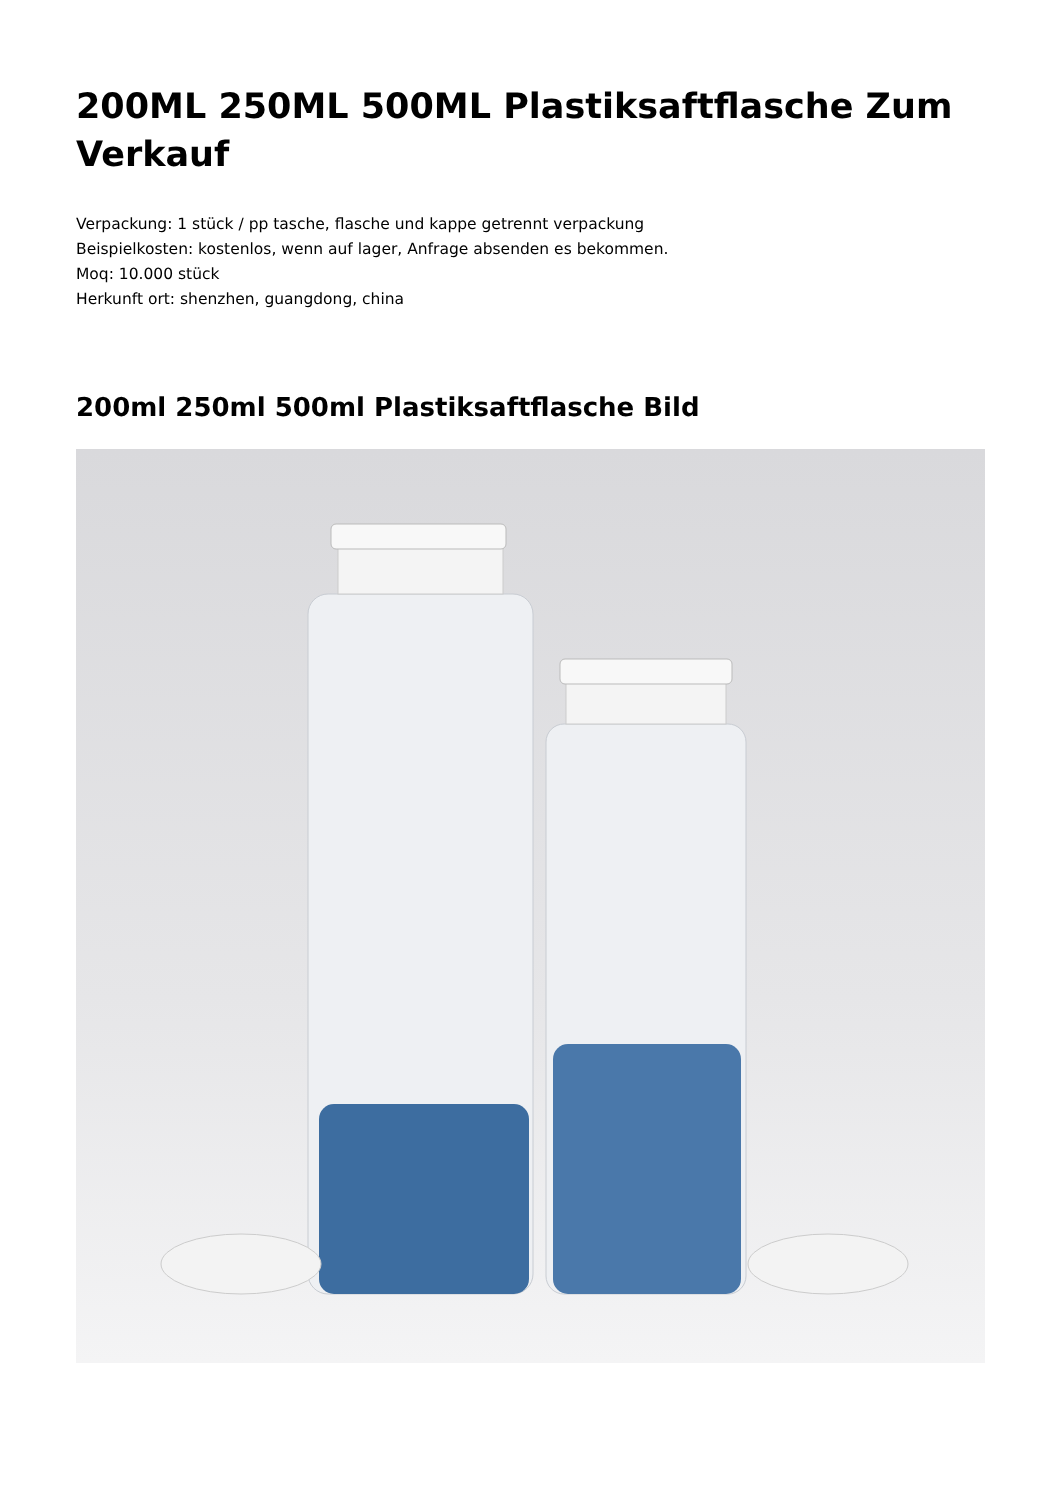200ML 250ML 500ML Plastiksaftflasche Zum Verkauf
Verpackung: 1 stück / pp tasche, flasche und kappe getrennt verpackung
Beispielkosten: kostenlos, wenn auf lager, Anfrage absenden es bekommen.
Moq: 10.000 stück
Herkunft ort: shenzhen, guangdong, china
200ml 250ml 500ml Plastiksaftflasche Bild